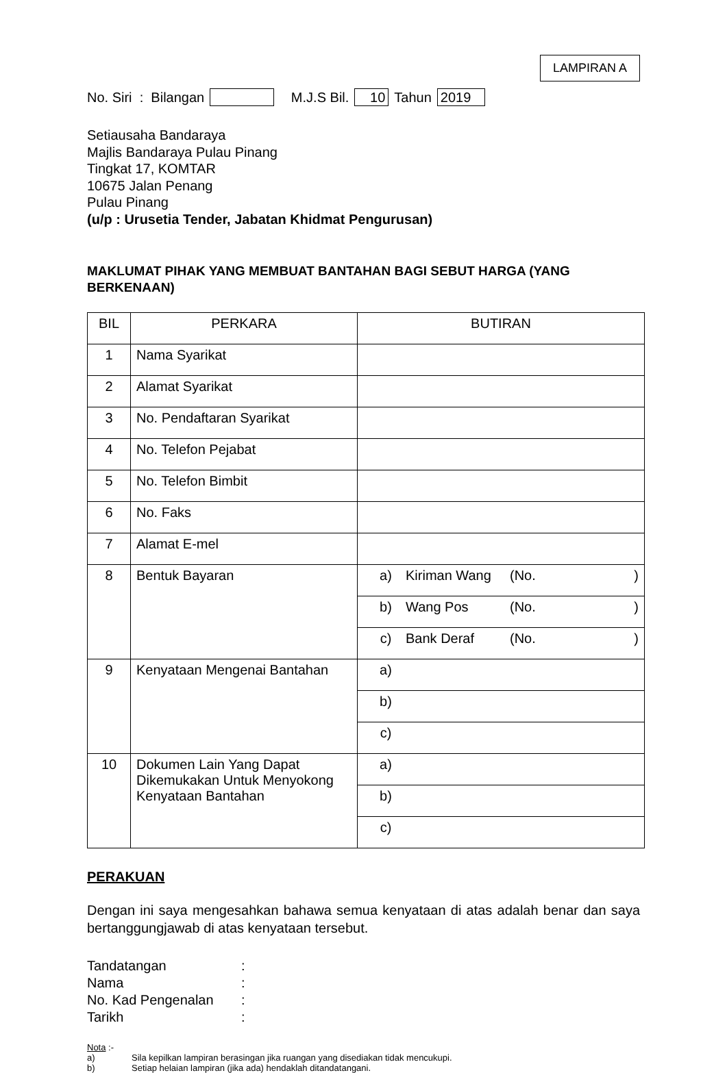LAMPIRAN A
No. Siri : Bilangan M.J.S Bil. 10 Tahun 2019
Setiausaha Bandaraya
Majlis Bandaraya Pulau Pinang
Tingkat 17, KOMTAR
10675 Jalan Penang
Pulau Pinang
(u/p : Urusetia Tender, Jabatan Khidmat Pengurusan)
MAKLUMAT PIHAK YANG MEMBUAT BANTAHAN BAGI SEBUT HARGA (YANG BERKENAAN)
| BIL | PERKARA | BUTIRAN |
| --- | --- | --- |
| 1 | Nama Syarikat | |
| 2 | Alamat Syarikat | |
| 3 | No. Pendaftaran Syarikat | |
| 4 | No. Telefon Pejabat | |
| 5 | No. Telefon Bimbit | |
| 6 | No. Faks | |
| 7 | Alamat E-mel | |
| 8 | Bentuk Bayaran | a) Kiriman Wang (No. ) |
| | | b) Wang Pos (No. ) |
| | | c) Bank Deraf (No. ) |
| 9 | Kenyataan Mengenai Bantahan | a) |
| | | b) |
| | | c) |
| 10 | Dokumen Lain Yang Dapat Dikemukakan Untuk Menyokong Kenyataan Bantahan | a) |
| | | b) |
| | | c) |
PERAKUAN
Dengan ini saya mengesahkan bahawa semua kenyataan di atas adalah benar dan saya bertanggungjawab di atas kenyataan tersebut.
Tandatangan:
Nama:
No. Kad Pengenalan:
Tarikh:
Nota :-
a) Sila kepilkan lampiran berasingan jika ruangan yang disediakan tidak mencukupi.
b) Setiap helaian lampiran (jika ada) hendaklah ditandatangani.